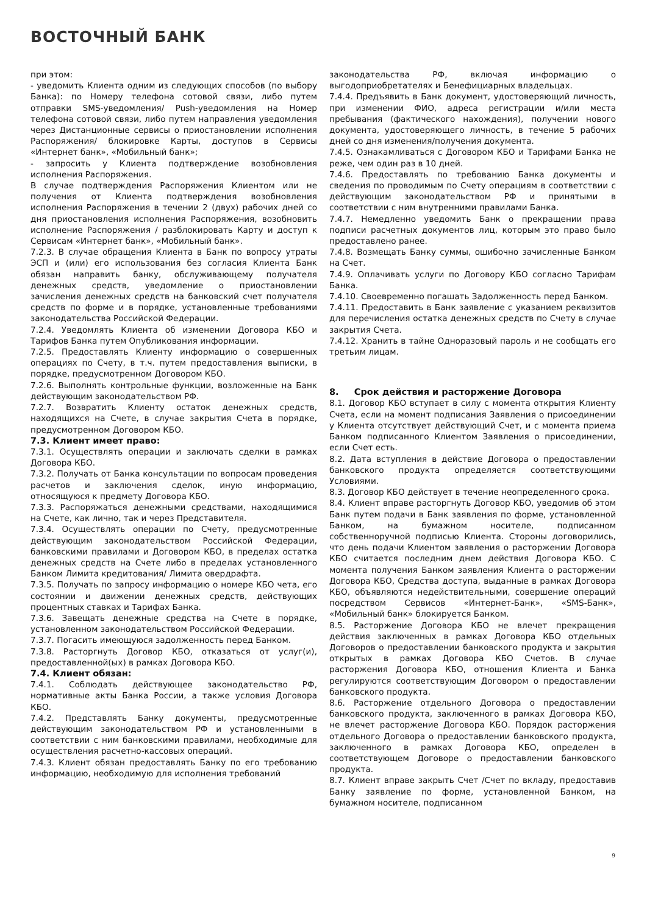ВОСТОЧНЫЙ БАНК
при этом:
- уведомить Клиента одним из следующих способов (по выбору Банка): по Номеру телефона сотовой связи, либо путем отправки SMS-уведомления/ Push-уведомления на Номер телефона сотовой связи, либо путем направления уведомления через Дистанционные сервисы о приостановлении исполнения Распоряжения/ блокировке Карты, доступов в Сервисы «Интернет банк», «Мобильный банк»;
- запросить у Клиента подтверждение возобновления исполнения Распоряжения.
В случае подтверждения Распоряжения Клиентом или не получения от Клиента подтверждения возобновления исполнения Распоряжения в течении 2 (двух) рабочих дней со дня приостановления исполнения Распоряжения, возобновить исполнение Распоряжения / разблокировать Карту и доступ к Сервисам «Интернет банк», «Мобильный банк».
7.2.3. В случае обращения Клиента в Банк по вопросу утраты ЭСП и (или) его использования без согласия Клиента Банк обязан направить банку, обслуживающему получателя денежных средств, уведомление о приостановлении зачисления денежных средств на банковский счет получателя средств по форме и в порядке, установленные требованиями законодательства Российской Федерации.
7.2.4. Уведомлять Клиента об изменении Договора КБО и Тарифов Банка путем Опубликования информации.
7.2.5. Предоставлять Клиенту информацию о совершенных операциях по Счету, в т.ч. путем предоставления выписки, в порядке, предусмотренном Договором КБО.
7.2.6. Выполнять контрольные функции, возложенные на Банк действующим законодательством РФ.
7.2.7. Возвратить Клиенту остаток денежных средств, находящихся на Счете, в случае закрытия Счета в порядке, предусмотренном Договором КБО.
7.3. Клиент имеет право:
7.3.1. Осуществлять операции и заключать сделки в рамках Договора КБО.
7.3.2. Получать от Банка консультации по вопросам проведения расчетов и заключения сделок, иную информацию, относящуюся к предмету Договора КБО.
7.3.3. Распоряжаться денежными средствами, находящимися на Счете, как лично, так и через Представителя.
7.3.4. Осуществлять операции по Счету, предусмотренные действующим законодательством Российской Федерации, банковскими правилами и Договором КБО, в пределах остатка денежных средств на Счете либо в пределах установленного Банком Лимита кредитования/ Лимита овердрафта.
7.3.5. Получать по запросу информацию о номере КБО чета, его состоянии и движении денежных средств, действующих процентных ставках и Тарифах Банка.
7.3.6. Завещать денежные средства на Счете в порядке, установленном законодательством Российской Федерации.
7.3.7. Погасить имеющуюся задолженность перед Банком.
7.3.8. Расторгнуть Договор КБО, отказаться от услуг(и), предоставленной(ых) в рамках Договора КБО.
7.4. Клиент обязан:
7.4.1. Соблюдать действующее законодательство РФ, нормативные акты Банка России, а также условия Договора КБО.
7.4.2. Представлять Банку документы, предусмотренные действующим законодательством РФ и установленными в соответствии с ним банковскими правилами, необходимые для осуществления расчетно-кассовых операций.
7.4.3. Клиент обязан предоставлять Банку по его требованию информацию, необходимую для исполнения требований
законодательства РФ, включая информацию о выгодоприобретателях и Бенефициарных владельцах.
7.4.4. Предъявить в Банк документ, удостоверяющий личность, при изменении ФИО, адреса регистрации и/или места пребывания (фактического нахождения), получении нового документа, удостоверяющего личность, в течение 5 рабочих дней со дня изменения/получения документа.
7.4.5. Ознакамливаться с Договором КБО и Тарифами Банка не реже, чем один раз в 10 дней.
7.4.6. Предоставлять по требованию Банка документы и сведения по проводимым по Счету операциям в соответствии с действующим законодательством РФ и принятыми в соответствии с ним внутренними правилами Банка.
7.4.7. Немедленно уведомить Банк о прекращении права подписи расчетных документов лиц, которым это право было предоставлено ранее.
7.4.8. Возмещать Банку суммы, ошибочно зачисленные Банком на Счет.
7.4.9. Оплачивать услуги по Договору КБО согласно Тарифам Банка.
7.4.10. Своевременно погашать Задолженность перед Банком.
7.4.11. Предоставить в Банк заявление с указанием реквизитов для перечисления остатка денежных средств по Счету в случае закрытия Счета.
7.4.12. Хранить в тайне Одноразовый пароль и не сообщать его третьим лицам.
8. Срок действия и расторжение Договора
8.1. Договор КБО вступает в силу с момента открытия Клиенту Счета, если на момент подписания Заявления о присоединении у Клиента отсутствует действующий Счет, и с момента приема Банком подписанного Клиентом Заявления о присоединении, если Счет есть.
8.2. Дата вступления в действие Договора о предоставлении банковского продукта определяется соответствующими Условиями.
8.3. Договор КБО действует в течение неопределенного срока.
8.4. Клиент вправе расторгнуть Договор КБО, уведомив об этом Банк путем подачи в Банк заявления по форме, установленной Банком, на бумажном носителе, подписанном собственноручной подписью Клиента. Стороны договорились, что день подачи Клиентом заявления о расторжении Договора КБО считается последним днем действия Договора КБО. С момента получения Банком заявления Клиента о расторжении Договора КБО, Средства доступа, выданные в рамках Договора КБО, объявляются недействительными, совершение операций посредством Сервисов «Интернет-Банк», «SMS-Банк», «Мобильный банк» блокируется Банком.
8.5. Расторжение Договора КБО не влечет прекращения действия заключенных в рамках Договора КБО отдельных Договоров о предоставлении банковского продукта и закрытия открытых в рамках Договора КБО Счетов. В случае расторжения Договора КБО, отношения Клиента и Банка регулируются соответствующим Договором о предоставлении банковского продукта.
8.6. Расторжение отдельного Договора о предоставлении банковского продукта, заключенного в рамках Договора КБО, не влечет расторжение Договора КБО. Порядок расторжения отдельного Договора о предоставлении банковского продукта, заключенного в рамках Договора КБО, определен в соответствующем Договоре о предоставлении банковского продукта.
8.7. Клиент вправе закрыть Счет /Счет по вкладу, предоставив Банку заявление по форме, установленной Банком, на бумажном носителе, подписанном
9